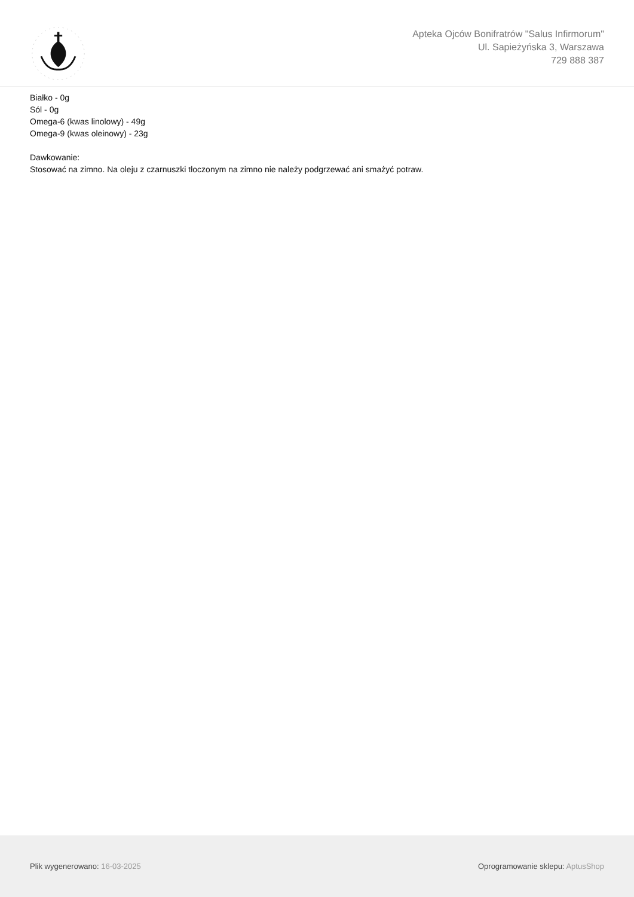Apteka Ojców Bonifratrów "Salus Infirmorum"
Ul. Sapieżyńska 3, Warszawa
729 888 387
Białko - 0g
Sól - 0g
Omega-6 (kwas linolowy) - 49g
Omega-9 (kwas oleinowy) - 23g
Dawkowanie:
Stosować na zimno. Na oleju z czarnuszki tłoczonym na zimno nie należy podgrzewać ani smażyć potraw.
Plik wygenerowano: 16-03-2025
Oprogramowanie sklepu: AptusShop